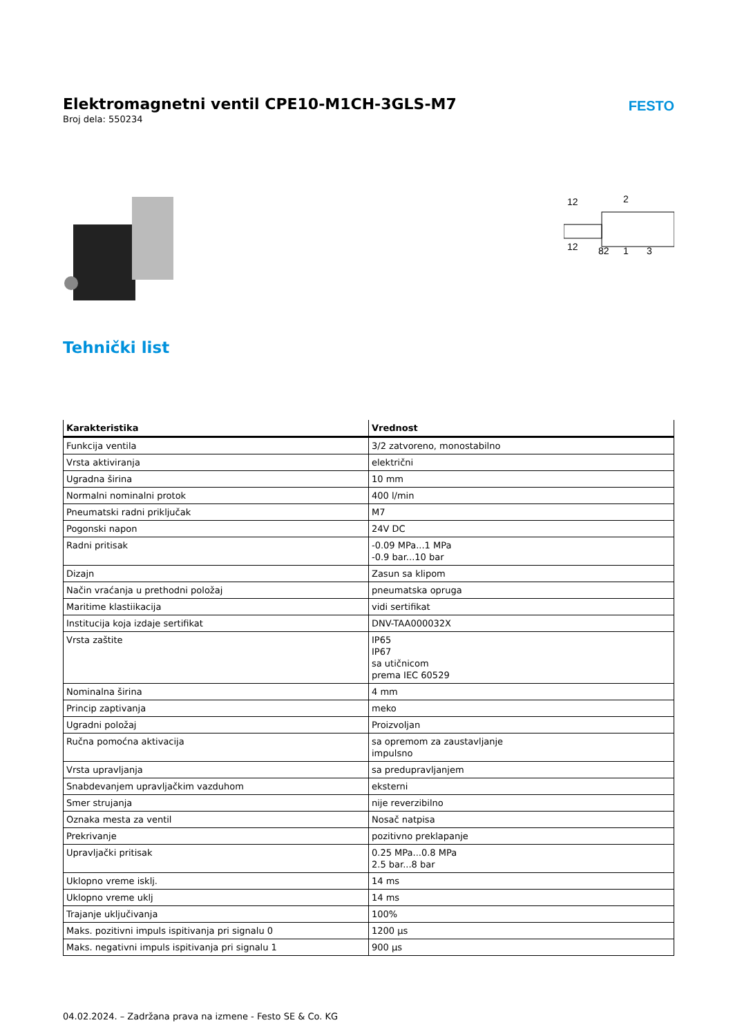Elektromagnetni ventil CPE10-M1CH-3GLS-M7
Broj dela: 550234
FESTO
12
2
12
82
1
3
Tehnički list
| Karakteristika | Vrednost |
| --- | --- |
| Funkcija ventila | 3/2 zatvoreno, monostabilno |
| Vrsta aktiviranja | električni |
| Ugradna širina | 10 mm |
| Normalni nominalni protok | 400 l/min |
| Pneumatski radni priključak | M7 |
| Pogonski napon | 24V DC |
| Radni pritisak | -0.09 MPa...1 MPa -0.9 bar...10 bar |
| Dizajn | Zasun sa klipom |
| Način vraćanja u prethodni položaj | pneumatska opruga |
| Maritime klastiikacija | vidi sertifikat |
| Institucija koja izdaje sertifikat | DNV-TAA000032X |
| Vrsta zaštite | IP65 IP67 sa utičnicom prema IEC 60529 |
| Nominalna širina | 4 mm |
| Princip zaptivanja | meko |
| Ugradni položaj | Proizvoljan |
| Ručna pomoćna aktivacija | sa opremom za zaustavljanje impulsno |
| Vrsta upravljanja | sa predupravljanjem |
| Snabdevanjem upravljačkim vazduhom | eksterni |
| Smer strujanja | nije reverzibilno |
| Oznaka mesta za ventil | Nosač natpisa |
| Prekrivanje | pozitivno preklapanje |
| Upravljački pritisak | 0.25 MPa...0.8 MPa 2.5 bar...8 bar |
| Uklopno vreme isklj. | 14 ms |
| Uklopno vreme uklj | 14 ms |
| Trajanje uključivanja | 100% |
| Maks. pozitivni impuls ispitivanja pri signalu 0 | 1200 μs |
| Maks. negativni impuls ispitivanja pri signalu 1 | 900 μs |
04.02.2024. – Zadržana prava na izmene - Festo SE & Co. KG